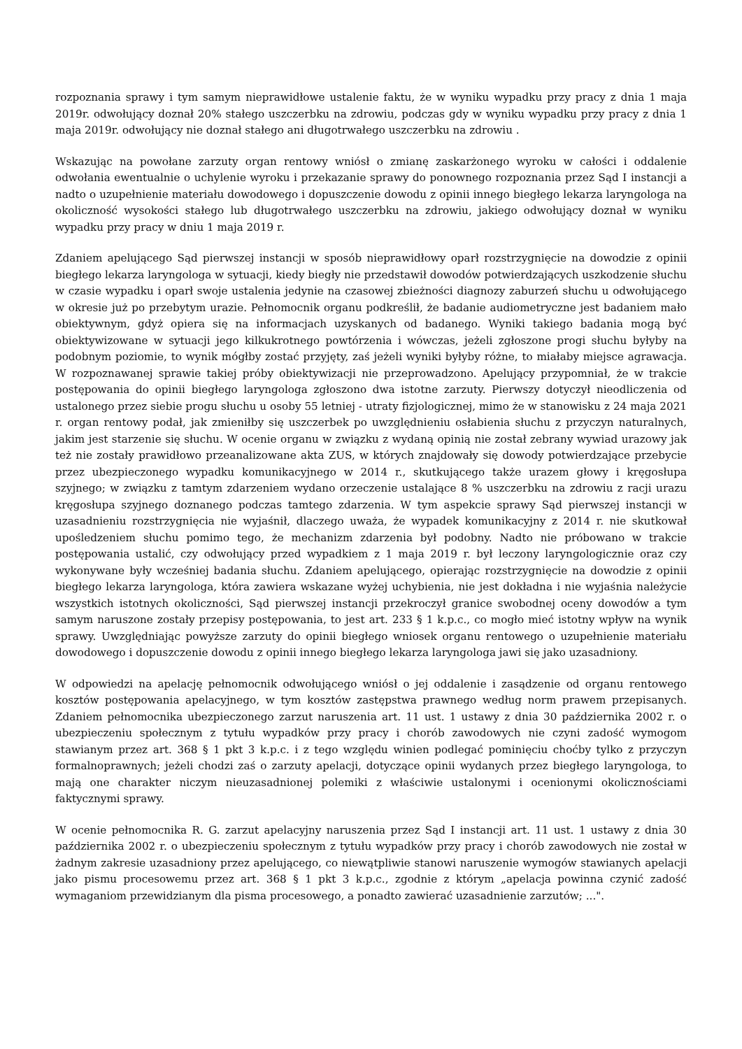rozpoznania sprawy i tym samym nieprawidłowe ustalenie faktu, że w wyniku wypadku przy pracy z dnia 1 maja 2019r. odwołujący doznał 20% stałego uszczerbku na zdrowiu, podczas gdy w wyniku wypadku przy pracy z dnia 1 maja 2019r. odwołujący nie doznał stałego ani długotrwałego uszczerbku na zdrowiu .
Wskazując na powołane zarzuty organ rentowy wniósł o zmianę zaskarżonego wyroku w całości i oddalenie odwołania ewentualnie o uchylenie wyroku i przekazanie sprawy do ponownego rozpoznania przez Sąd I instancji a nadto o uzupełnienie materiału dowodowego i dopuszczenie dowodu z opinii innego biegłego lekarza laryngologa na okoliczność wysokości stałego lub długotrwałego uszczerbku na zdrowiu, jakiego odwołujący doznał w wyniku wypadku przy pracy w dniu 1 maja 2019 r.
Zdaniem apelującego Sąd pierwszej instancji w sposób nieprawidłowy oparł rozstrzygnięcie na dowodzie z opinii biegłego lekarza laryngologa w sytuacji, kiedy biegły nie przedstawił dowodów potwierdzających uszkodzenie słuchu w czasie wypadku i oparł swoje ustalenia jedynie na czasowej zbieżności diagnozy zaburzeń słuchu u odwołującego w okresie już po przebytym urazie. Pełnomocnik organu podkreślił, że badanie audiometryczne jest badaniem mało obiektywnym, gdyż opiera się na informacjach uzyskanych od badanego. Wyniki takiego badania mogą być obiektywizowane w sytuacji jego kilkukrotnego powtórzenia i wówczas, jeżeli zgłoszone progi słuchu byłyby na podobnym poziomie, to wynik mógłby zostać przyjęty, zaś jeżeli wyniki byłyby różne, to miałaby miejsce agrawacja. W rozpoznawanej sprawie takiej próby obiektywizacji nie przeprowadzono. Apelujący przypomniał, że w trakcie postępowania do opinii biegłego laryngologa zgłoszono dwa istotne zarzuty. Pierwszy dotyczył nieodliczenia od ustalonego przez siebie progu słuchu u osoby 55 letniej - utraty fizjologicznej, mimo że w stanowisku z 24 maja 2021 r. organ rentowy podał, jak zmieniłby się uszczerbek po uwzględnieniu osłabienia słuchu z przyczyn naturalnych, jakim jest starzenie się słuchu. W ocenie organu w związku z wydaną opinią nie został zebrany wywiad urazowy jak też nie zostały prawidłowo przeanalizowane akta ZUS, w których znajdowały się dowody potwierdzające przebycie przez ubezpieczonego wypadku komunikacyjnego w 2014 r., skutkującego także urazem głowy i kręgosłupa szyjnego; w związku z tamtym zdarzeniem wydano orzeczenie ustalające 8 % uszczerbku na zdrowiu z racji urazu kręgosłupa szyjnego doznanego podczas tamtego zdarzenia. W tym aspekcie sprawy Sąd pierwszej instancji w uzasadnieniu rozstrzygnięcia nie wyjaśnił, dlaczego uważa, że wypadek komunikacyjny z 2014 r. nie skutkował upośledzeniem słuchu pomimo tego, że mechanizm zdarzenia był podobny. Nadto nie próbowano w trakcie postępowania ustalić, czy odwołujący przed wypadkiem z 1 maja 2019 r. był leczony laryngologicznie oraz czy wykonywane były wcześniej badania słuchu. Zdaniem apelującego, opierając rozstrzygnięcie na dowodzie z opinii biegłego lekarza laryngologa, która zawiera wskazane wyżej uchybienia, nie jest dokładna i nie wyjaśnia należycie wszystkich istotnych okoliczności, Sąd pierwszej instancji przekroczył granice swobodnej oceny dowodów a tym samym naruszone zostały przepisy postępowania, to jest art. 233 § 1 k.p.c., co mogło mieć istotny wpływ na wynik sprawy. Uwzględniając powyższe zarzuty do opinii biegłego wniosek organu rentowego o uzupełnienie materiału dowodowego i dopuszczenie dowodu z opinii innego biegłego lekarza laryngologa jawi się jako uzasadniony.
W odpowiedzi na apelację pełnomocnik odwołującego wniósł o jej oddalenie i zasądzenie od organu rentowego kosztów postępowania apelacyjnego, w tym kosztów zastępstwa prawnego według norm prawem przepisanych. Zdaniem pełnomocnika ubezpieczonego zarzut naruszenia art. 11 ust. 1 ustawy z dnia 30 października 2002 r. o ubezpieczeniu społecznym z tytułu wypadków przy pracy i chorób zawodowych nie czyni zadość wymogom stawianym przez art. 368 § 1 pkt 3 k.p.c. i z tego względu winien podlegać pominięciu choćby tylko z przyczyn formalnoprawnych; jeżeli chodzi zaś o zarzuty apelacji, dotyczące opinii wydanych przez biegłego laryngologa, to mają one charakter niczym nieuzasadnionej polemiki z właściwie ustalonymi i ocenionymi okolicznościami faktycznymi sprawy.
W ocenie pełnomocnika R. G. zarzut apelacyjny naruszenia przez Sąd I instancji art. 11 ust. 1 ustawy z dnia 30 października 2002 r. o ubezpieczeniu społecznym z tytułu wypadków przy pracy i chorób zawodowych nie został w żadnym zakresie uzasadniony przez apelującego, co niewątpliwie stanowi naruszenie wymogów stawianych apelacji jako pismu procesowemu przez art. 368 § 1 pkt 3 k.p.c., zgodnie z którym „apelacja powinna czynić zadość wymaganiom przewidzianym dla pisma procesowego, a ponadto zawierać uzasadnienie zarzutów; ...".